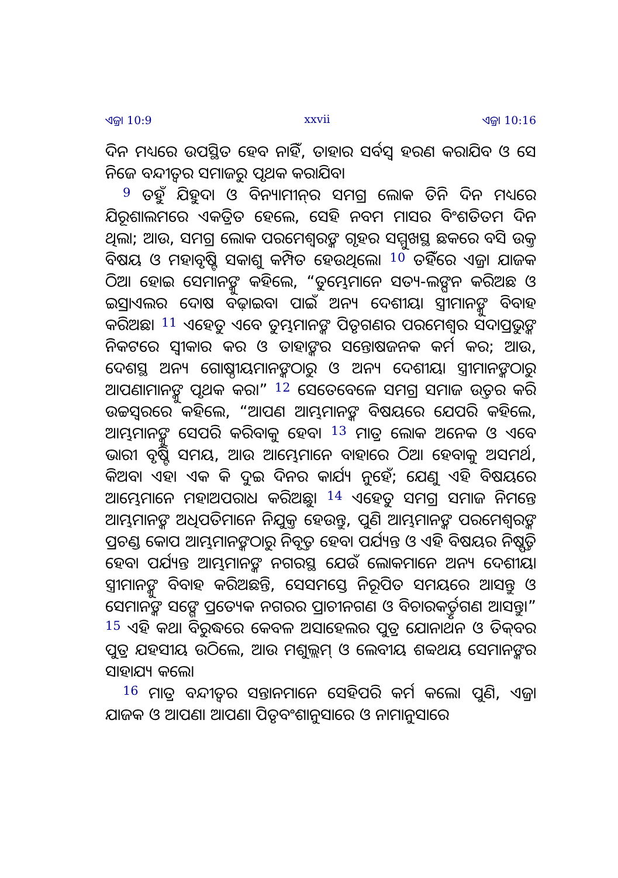ଏଜ୍ରା 10:9 xxvii ଏଜ୍ରା 10:16
ଦିନ ମଧ୍ୟରେ ଉପସ୍ଥିତ ହେବ ନାହିଁ, ତାହାର ସର୍ବସ୍ୱ ହରଣ କରାଯିବ ଓ ସେ ନିଜେ ବନ୍ଦୀତ୍ୱର ସମାଜରୁ ପୃଥକ କରାଯିବ।
<sup>9</sup> ତହୁଁ ଯିହୁଦା ଓ ବିନ୍ୟାମୀନ୍‍ର ସମଗ୍ର ଲୋକ ତିନି ଦିନ ମଧ୍ୟରେ ଯିରୂଶାଲମରେ ଏକତ୍ରିତ ହେଲେ, ସେହି ନବମ ମାସର ବିଂଶତିତମ ଦିନ ଥିଲା; ଆଉ, ସମଗ୍ର ଲୋକ ପରମେଶ୍ୱରଙ୍କ ଗୃହର ସମ୍ମୁଖସ୍ଥ ଛକରେ ବସି ଉକ୍ତ ବିଷୟ ଓ ମହାବୃଷ୍ଟି ସକାଶୁ କମ୍ପିତ ହେଉଥିଲେ। <sup>10</sup> ତହିଁରେ ଏଜ୍ରା ଯାଜକ ଠିଆ ହୋଇ ସେମାନଙ୍କୁ କହିଲେ, “ତୁମ୍ଭେମାନେ ସତ୍ୟ-ଲଙ୍ଘନ କରିଅଛ ଓ ଇସ୍ରାଏଲର ଦୋଷ ବଢ଼ାଇବା ପାଇଁ ଅନ୍ୟ ଦେଶୀୟା ସ୍ତ୍ରୀମାନଙ୍କୁ ବିବାହ କରିଅଛ। <sup>11</sup> ଏହେତୁ ଏବେ ତୁମ୍ଭମାନଙ୍କ ପିତୃଗଣର ପରମେଶ୍ୱର ସଦାପ୍ରଭୁଙ୍କ ନିକଟରେ ସ୍ୱୀକାର କର ଓ ତାହାଙ୍କର ସନ୍ତୋଷଜନକ କର୍ମ କର; ଆଉ, ଦେଶସ୍ଥ ଅନ୍ୟ ଗୋଷ୍ଠୀୟମାନଙ୍କଠାରୁ ଓ ଅନ୍ୟ ଦେଶୀୟା ସ୍ତ୍ରୀମାନଙ୍କଠାରୁ ଆପଣାମାନଙ୍କୁ ପୃଥକ କର।” <sup>12</sup> ସେତେବେଳେ ସମଗ୍ର ସମାଜ ଉତ୍ତର କରି ଉଚ୍ଚସ୍ୱରରେ କହିଲେ, “ଆପଣ ଆମ୍ଭମାନଙ୍କ ବିଷୟରେ ଯେପରି କହିଲେ, ଆମ୍ଭମାନଙ୍କୁ ସେପରି କରିବାକୁ ହେବ। <sup>13</sup> ମାତ୍ର ଲୋକ ଅନେକ ଓ ଏବେ ଭାରୀ ବୃଷ୍ଟି ସମୟ, ଆଉ ଆମ୍ଭେମାନେ ବାହାରେ ଠିଆ ହେବାକୁ ଅସମର୍ଥ, କିଅବା ଏହା ଏକ କି ଦୁଇ ଦିନର କାର୍ଯ୍ୟ ନୁହେଁ; ଯେଣୁ ଏହି ବିଷୟରେ ଆମ୍ଭେମାନେ ମହାଅପରାଧ କରିଅଛୁ। <sup>14</sup> ଏହେତୁ ସମଗ୍ର ସମାଜ ନିମନ୍ତେ ଆମ୍ଭମାନଙ୍କ ଅଧିପତିମାନେ ନିଯୁକ୍ତ ହେଉନ୍ତୁ, ପୁଣି ଆମ୍ଭମାନଙ୍କ ପରମେଶ୍ୱରଙ୍କ ପ୍ରଚଣ୍ଡ କୋପ ଆମ୍ଭମାନଙ୍କଠାରୁ ନିବୃତ୍ତ ହେବା ପର୍ଯ୍ୟନ୍ତ ଓ ଏହି ବିଷୟର ନିଷ୍ପତ୍ତି ହେବା ପର୍ଯ୍ୟନ୍ତ ଆମ୍ଭମାନଙ୍କ ନଗରସ୍ଥ ଯେଉଁ ଲୋକମାନେ ଅନ୍ୟ ଦେଶୀୟା ସ୍ତ୍ରୀମାନଙ୍କୁ ବିବାହ କରିଅଛନ୍ତି, ସେସମସ୍ତେ ନିରୂପିତ ସମୟରେ ଆସନ୍ତୁ ଓ ସେମାନଙ୍କ ସଙ୍ଗେ ପ୍ରତ୍ୟେକ ନଗରର ପ୍ରାଚୀନଗଣ ଓ ବିଚାରକର୍ତ୍ତୃଗଣ ଆସନ୍ତୁ।” <sup>15</sup> ଏହି କଥା ବିରୁଦ୍ଧରେ କେବଳ ଅସାହେଲର ପୁତ୍ର ଯୋନାଥନ ଓ ତିକ୍‍ବର ପୁତ୍ର ଯହସୀୟ ଉଠିଲେ, ଆଉ ମଶୁଲ୍ଲମ୍ ଓ ଲେବୀୟ ଶବ୍ବଥୟ ସେମାନଙ୍କର ସାହାଯ୍ୟ କଲେ।
<sup>16</sup> ମାତ୍ର ବନ୍ଦୀତ୍ୱର ସନ୍ତାନମାନେ ସେହିପରି କର୍ମ କଲେ। ପୁଣି, ଏଜ୍ରା ଯାଜକ ଓ ଆପଣା ଆପଣା ପିତୃବଂଶାନୁସାରେ ଓ ନାମାନୁସାରେ